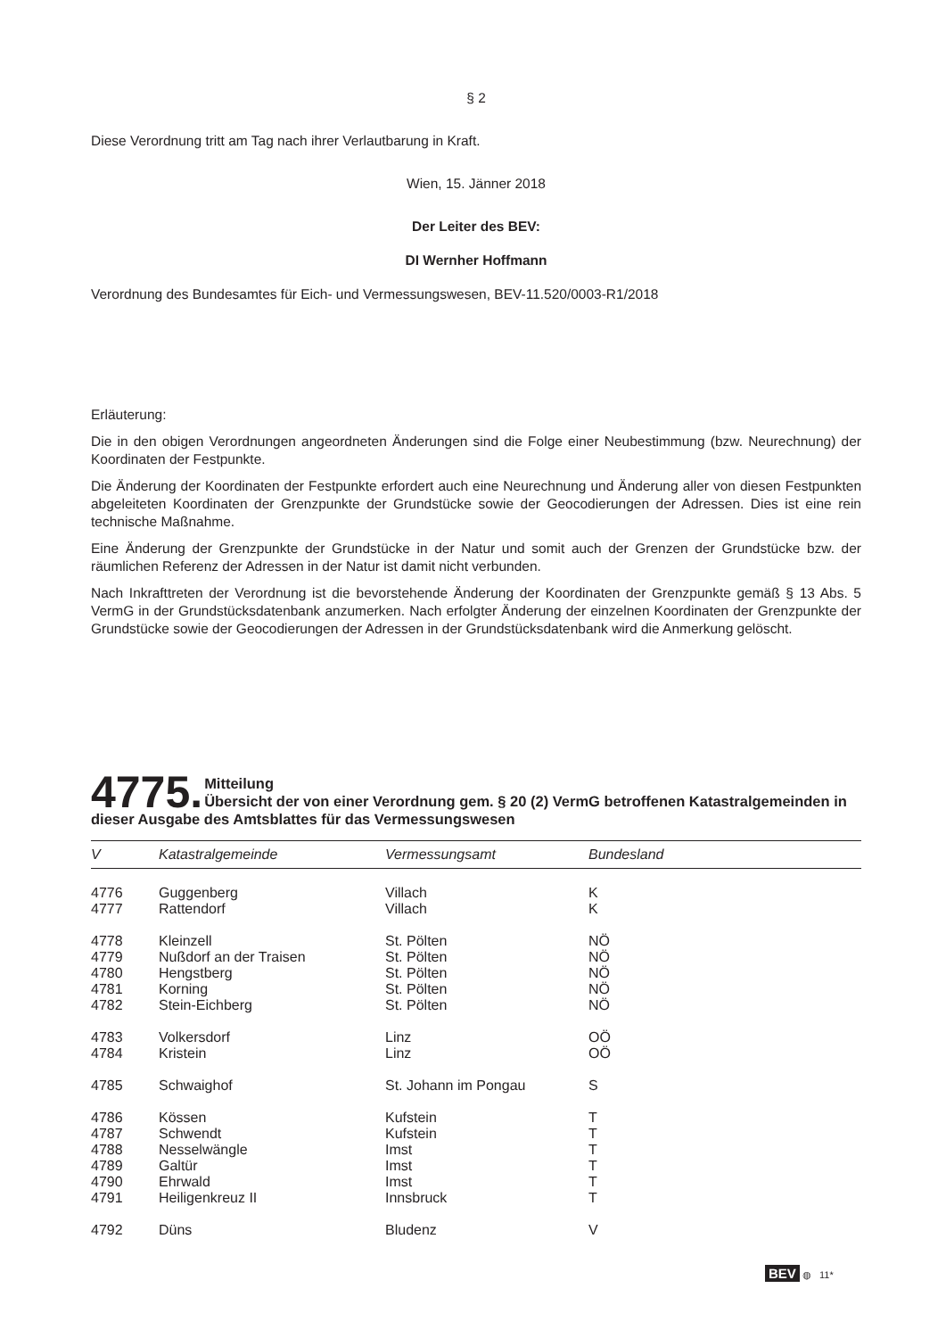§ 2
Diese Verordnung tritt am Tag nach ihrer Verlautbarung in Kraft.
Wien, 15. Jänner 2018
Der Leiter des BEV:
DI Wernher Hoffmann
Verordnung des Bundesamtes für Eich- und Vermessungswesen, BEV-11.520/0003-R1/2018
Erläuterung:
Die in den obigen Verordnungen angeordneten Änderungen sind die Folge einer Neubestimmung (bzw. Neurechnung) der Koordinaten der Festpunkte.
Die Änderung der Koordinaten der Festpunkte erfordert auch eine Neurechnung und Änderung aller von diesen Festpunkten abgeleiteten Koordinaten der Grenzpunkte der Grundstücke sowie der Geocodierungen der Adressen. Dies ist eine rein technische Maßnahme.
Eine Änderung der Grenzpunkte der Grundstücke in der Natur und somit auch der Grenzen der Grundstücke bzw. der räumlichen Referenz der Adressen in der Natur ist damit nicht verbunden.
Nach Inkrafttreten der Verordnung ist die bevorstehende Änderung der Koordinaten der Grenzpunkte gemäß § 13 Abs. 5 VermG in der Grundstücksdatenbank anzumerken. Nach erfolgter Änderung der einzelnen Koordinaten der Grenzpunkte der Grundstücke sowie der Geocodierungen der Adressen in der Grundstücksdatenbank wird die Anmerkung gelöscht.
4775.
Mitteilung
Übersicht der von einer Verordnung gem. § 20 (2) VermG betroffenen Katastralgemeinden in dieser Ausgabe des Amtsblattes für das Vermessungswesen
| V | Katastralgemeinde | Vermessungsamt | Bundesland |
| --- | --- | --- | --- |
| 4776 | Guggenberg | Villach | K |
| 4777 | Rattendorf | Villach | K |
| 4778 | Kleinzell | St. Pölten | NÖ |
| 4779 | Nußdorf an der Traisen | St. Pölten | NÖ |
| 4780 | Hengstberg | St. Pölten | NÖ |
| 4781 | Korning | St. Pölten | NÖ |
| 4782 | Stein-Eichberg | St. Pölten | NÖ |
| 4783 | Volkersdorf | Linz | OÖ |
| 4784 | Kristein | Linz | OÖ |
| 4785 | Schwaighof | St. Johann im Pongau | S |
| 4786 | Kössen | Kufstein | T |
| 4787 | Schwendt | Kufstein | T |
| 4788 | Nesselwängle | Imst | T |
| 4789 | Galtür | Imst | T |
| 4790 | Ehrwald | Imst | T |
| 4791 | Heiligenkreuz II | Innsbruck | T |
| 4792 | Düns | Bludenz | V |
BEV ◍ 11*